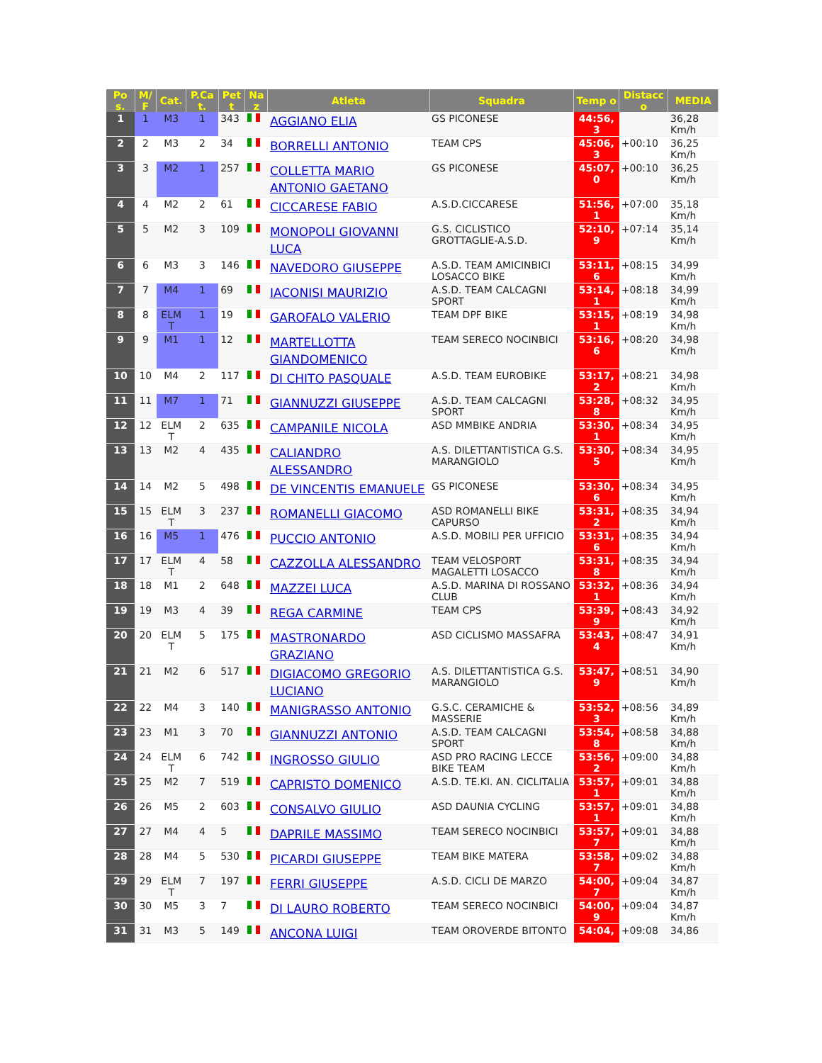| Po s. | M/ F | Cat. | P.Ca t. | Pet t | Na z | Atleta | Squadra | Temp o | Distacc o | MEDIA |
| --- | --- | --- | --- | --- | --- | --- | --- | --- | --- | --- |
| 1 | 1 | M3 | 1 | 343 | | AGGIANO ELIA | GS PICONESE | 44:56, 3 | | 36,28 Km/h |
| 2 | 2 | M3 | 2 | 34 | | BORRELLI ANTONIO | TEAM CPS | 45:06, 3 | +00:10 | 36,25 Km/h |
| 3 | 3 | M2 | 1 | 257 | | COLLETTA MARIO ANTONIO GAETANO | GS PICONESE | 45:07, 0 | +00:10 | 36,25 Km/h |
| 4 | 4 | M2 | 2 | 61 | | CICCARESE FABIO | A.S.D.CICCARESE | 51:56, 1 | +07:00 | 35,18 Km/h |
| 5 | 5 | M2 | 3 | 109 | | MONOPOLI GIOVANNI LUCA | G.S. CICLISTICO GROTTAGLIE-A.S.D. | 52:10, 9 | +07:14 | 35,14 Km/h |
| 6 | 6 | M3 | 3 | 146 | | NAVEDORO GIUSEPPE | A.S.D. TEAM AMICINBICI LOSACCO BIKE | 53:11, 6 | +08:15 | 34,99 Km/h |
| 7 | 7 | M4 | 1 | 69 | | IACONISI MAURIZIO | A.S.D. TEAM CALCAGNI SPORT | 53:14, 1 | +08:18 | 34,99 Km/h |
| 8 | 8 | ELM T | 1 | 19 | | GAROFALO VALERIO | TEAM DPF BIKE | 53:15, 1 | +08:19 | 34,98 Km/h |
| 9 | 9 | M1 | 1 | 12 | | MARTELLOTTA GIANDOMENICO | TEAM SERECO NOCINBICI | 53:16, 6 | +08:20 | 34,98 Km/h |
| 10 | 10 | M4 | 2 | 117 | | DI CHITO PASQUALE | A.S.D. TEAM EUROBIKE | 53:17, 2 | +08:21 | 34,98 Km/h |
| 11 | 11 | M7 | 1 | 71 | | GIANNUZZI GIUSEPPE | A.S.D. TEAM CALCAGNI SPORT | 53:28, 8 | +08:32 | 34,95 Km/h |
| 12 | 12 | ELM T | 2 | 635 | | CAMPANILE NICOLA | ASD MMBIKE ANDRIA | 53:30, 1 | +08:34 | 34,95 Km/h |
| 13 | 13 | M2 | 4 | 435 | | CALIANDRO ALESSANDRO | A.S. DILETTANTISTICA G.S. MARANGIOLO | 53:30, 5 | +08:34 | 34,95 Km/h |
| 14 | 14 | M2 | 5 | 498 | | DE VINCENTIS EMANUELE | GS PICONESE | 53:30, 6 | +08:34 | 34,95 Km/h |
| 15 | 15 | ELM T | 3 | 237 | | ROMANELLI GIACOMO | ASD ROMANELLI BIKE CAPURSO | 53:31, 2 | +08:35 | 34,94 Km/h |
| 16 | 16 | M5 | 1 | 476 | | PUCCIO ANTONIO | A.S.D. MOBILI PER UFFICIO | 53:31, 6 | +08:35 | 34,94 Km/h |
| 17 | 17 | ELM T | 4 | 58 | | CAZZOLLA ALESSANDRO | TEAM VELOSPORT MAGALETTI LOSACCO | 53:31, 8 | +08:35 | 34,94 Km/h |
| 18 | 18 | M1 | 2 | 648 | | MAZZEI LUCA | A.S.D. MARINA DI ROSSANO CLUB | 53:32, 1 | +08:36 | 34,94 Km/h |
| 19 | 19 | M3 | 4 | 39 | | REGA CARMINE | TEAM CPS | 53:39, 9 | +08:43 | 34,92 Km/h |
| 20 | 20 | ELM T | 5 | 175 | | MASTRONARDO GRAZIANO | ASD CICLISMO MASSAFRA | 53:43, 4 | +08:47 | 34,91 Km/h |
| 21 | 21 | M2 | 6 | 517 | | DIGIACOMO GREGORIO LUCIANO | A.S. DILETTANTISTICA G.S. MARANGIOLO | 53:47, 9 | +08:51 | 34,90 Km/h |
| 22 | 22 | M4 | 3 | 140 | | MANIGRASSO ANTONIO | G.S.C. CERAMICHE & MASSERIE | 53:52, 3 | +08:56 | 34,89 Km/h |
| 23 | 23 | M1 | 3 | 70 | | GIANNUZZI ANTONIO | A.S.D. TEAM CALCAGNI SPORT | 53:54, 8 | +08:58 | 34,88 Km/h |
| 24 | 24 | ELM T | 6 | 742 | | INGROSSO GIULIO | ASD PRO RACING LECCE BIKE TEAM | 53:56, 2 | +09:00 | 34,88 Km/h |
| 25 | 25 | M2 | 7 | 519 | | CAPRISTO DOMENICO | A.S.D. TE.KI. AN. CICLITALIA | 53:57, 1 | +09:01 | 34,88 Km/h |
| 26 | 26 | M5 | 2 | 603 | | CONSALVO GIULIO | ASD DAUNIA CYCLING | 53:57, 1 | +09:01 | 34,88 Km/h |
| 27 | 27 | M4 | 4 | 5 | | DAPRILE MASSIMO | TEAM SERECO NOCINBICI | 53:57, 7 | +09:01 | 34,88 Km/h |
| 28 | 28 | M4 | 5 | 530 | | PICARDI GIUSEPPE | TEAM BIKE MATERA | 53:58, 7 | +09:02 | 34,88 Km/h |
| 29 | 29 | ELM T | 7 | 197 | | FERRI GIUSEPPE | A.S.D. CICLI DE MARZO | 54:00, 7 | +09:04 | 34,87 Km/h |
| 30 | 30 | M5 | 3 | 7 | | DI LAURO ROBERTO | TEAM SERECO NOCINBICI | 54:00, 9 | +09:04 | 34,87 Km/h |
| 31 | 31 | M3 | 5 | 149 | | ANCONA LUIGI | TEAM OROVERDE BITONTO | 54:04, | +09:08 | 34,86 |